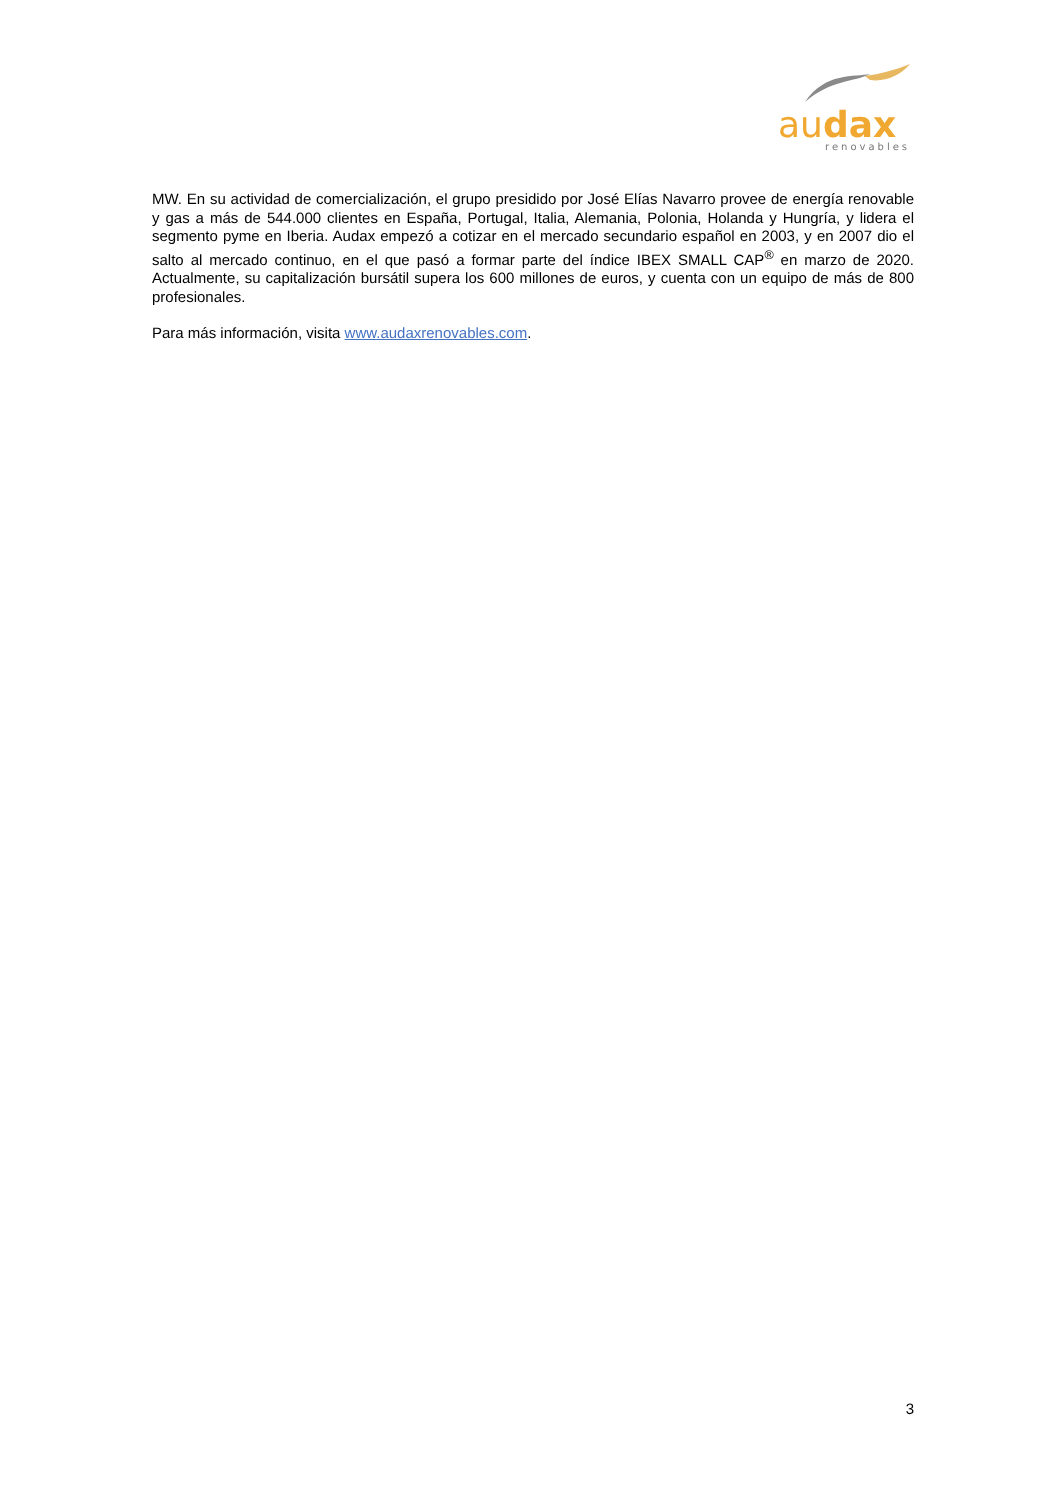audax
renovables
MW. En su actividad de comercialización, el grupo presidido por José Elías Navarro provee de energía renovable y gas a más de 544.000 clientes en España, Portugal, Italia, Alemania, Polonia, Holanda y Hungría, y lidera el segmento pyme en Iberia. Audax empezó a cotizar en el mercado secundario español en 2003, y en 2007 dio el salto al mercado continuo, en el que pasó a formar parte del índice IBEX SMALL CAP<sup>®</sup> en marzo de 2020. Actualmente, su capitalización bursátil supera los 600 millones de euros, y cuenta con un equipo de más de 800 profesionales.
Para más información, visita www.audaxrenovables.com.
3